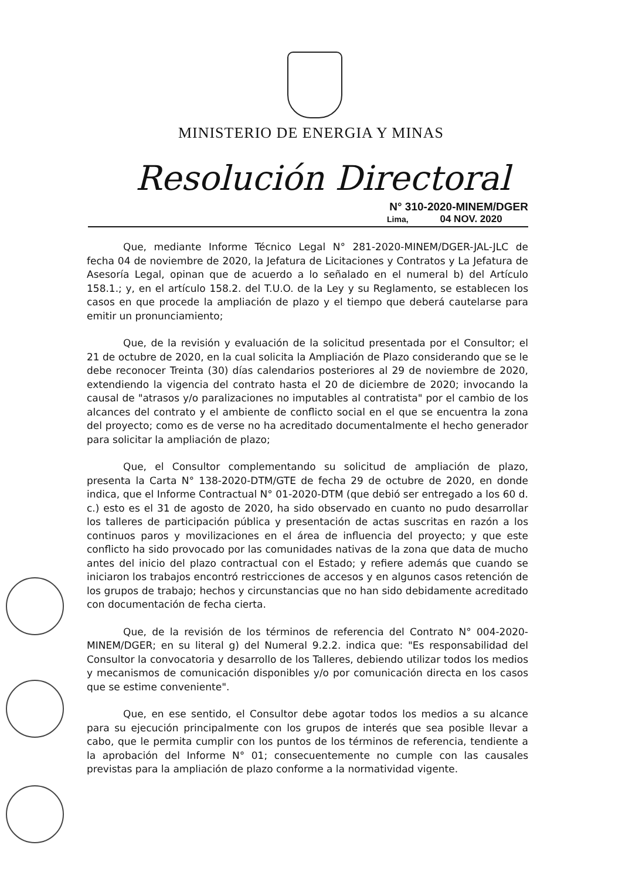MINISTERIO DE ENERGIA Y MINAS
Resolución Directoral
N° 310-2020-MINEM/DGER
Lima, 04 NOV. 2020
Que, mediante Informe Técnico Legal N° 281-2020-MINEM/DGER-JAL-JLC de fecha 04 de noviembre de 2020, la Jefatura de Licitaciones y Contratos y La Jefatura de Asesoría Legal, opinan que de acuerdo a lo señalado en el numeral b) del Artículo 158.1.; y, en el artículo 158.2. del T.U.O. de la Ley y su Reglamento, se establecen los casos en que procede la ampliación de plazo y el tiempo que deberá cautelarse para emitir un pronunciamiento;
Que, de la revisión y evaluación de la solicitud presentada por el Consultor; el 21 de octubre de 2020, en la cual solicita la Ampliación de Plazo considerando que se le debe reconocer Treinta (30) días calendarios posteriores al 29 de noviembre de 2020, extendiendo la vigencia del contrato hasta el 20 de diciembre de 2020; invocando la causal de "atrasos y/o paralizaciones no imputables al contratista" por el cambio de los alcances del contrato y el ambiente de conflicto social en el que se encuentra la zona del proyecto; como es de verse no ha acreditado documentalmente el hecho generador para solicitar la ampliación de plazo;
Que, el Consultor complementando su solicitud de ampliación de plazo, presenta la Carta N° 138-2020-DTM/GTE de fecha 29 de octubre de 2020, en donde indica, que el Informe Contractual N° 01-2020-DTM (que debió ser entregado a los 60 d. c.) esto es el 31 de agosto de 2020, ha sido observado en cuanto no pudo desarrollar los talleres de participación pública y presentación de actas suscritas en razón a los continuos paros y movilizaciones en el área de influencia del proyecto; y que este conflicto ha sido provocado por las comunidades nativas de la zona que data de mucho antes del inicio del plazo contractual con el Estado; y refiere además que cuando se iniciaron los trabajos encontró restricciones de accesos y en algunos casos retención de los grupos de trabajo; hechos y circunstancias que no han sido debidamente acreditado con documentación de fecha cierta.
Que, de la revisión de los términos de referencia del Contrato N° 004-2020-MINEM/DGER; en su literal g) del Numeral 9.2.2. indica que: "Es responsabilidad del Consultor la convocatoria y desarrollo de los Talleres, debiendo utilizar todos los medios y mecanismos de comunicación disponibles y/o por comunicación directa en los casos que se estime conveniente".
Que, en ese sentido, el Consultor debe agotar todos los medios a su alcance para su ejecución principalmente con los grupos de interés que sea posible llevar a cabo, que le permita cumplir con los puntos de los términos de referencia, tendiente a la aprobación del Informe N° 01; consecuentemente no cumple con las causales previstas para la ampliación de plazo conforme a la normatividad vigente.